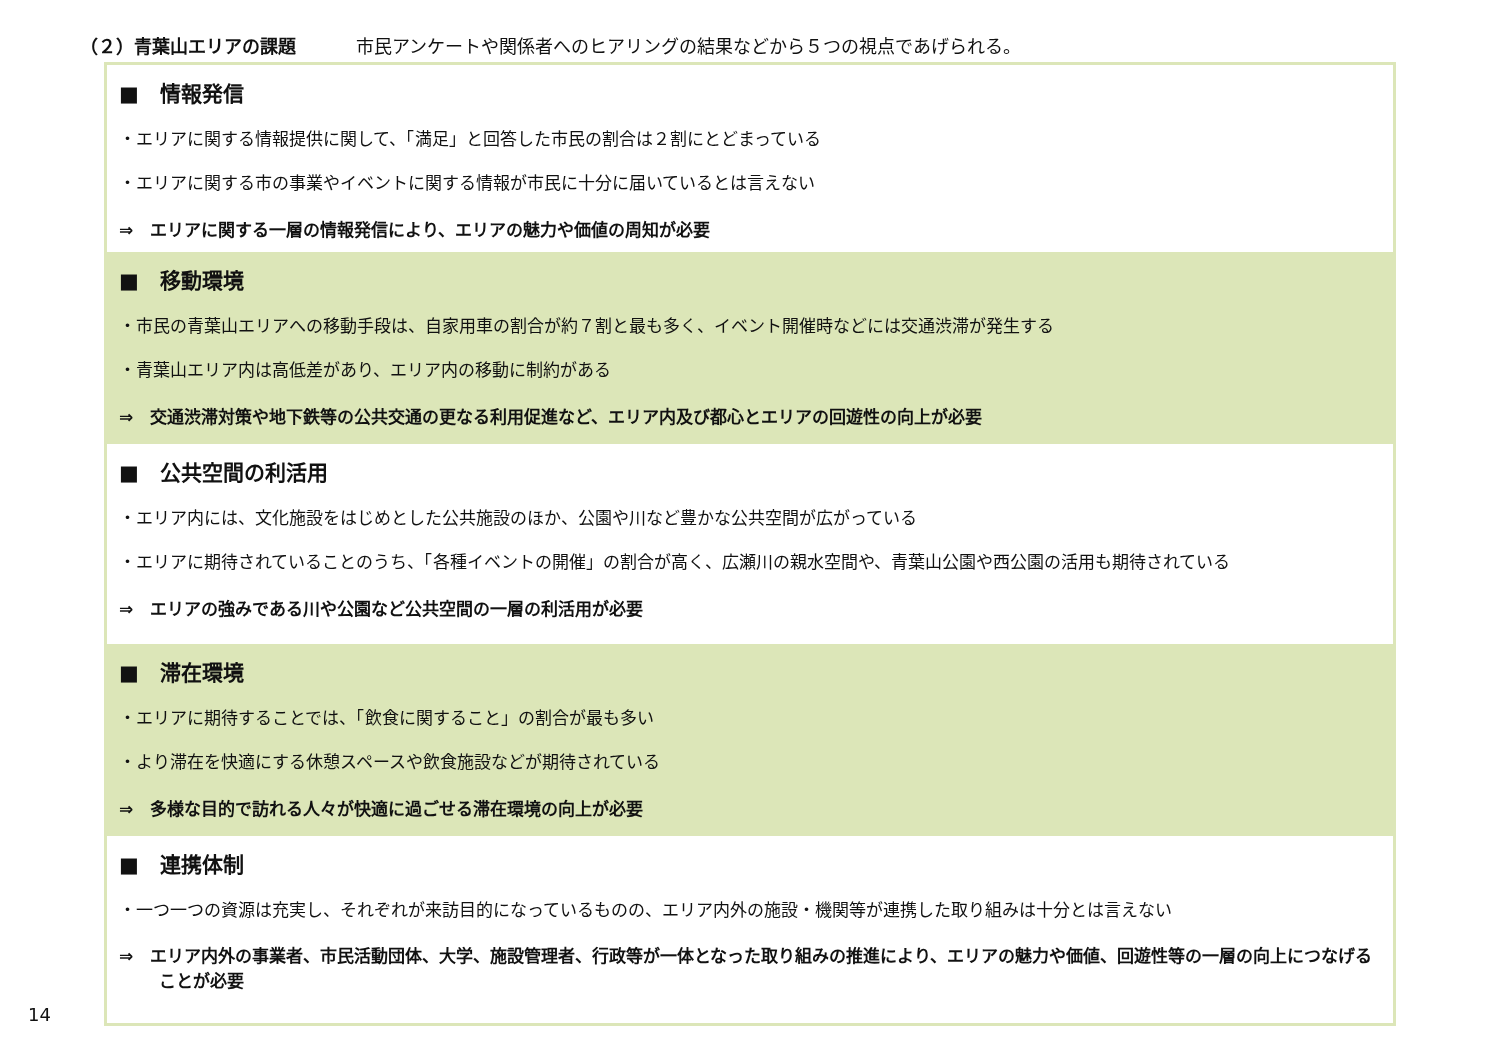（２）青葉山エリアの課題 市民アンケートや関係者へのヒアリングの結果などから５つの視点であげられる。
■　情報発信
・エリアに関する情報提供に関して、「満足」と回答した市民の割合は２割にとどまっている
・エリアに関する市の事業やイベントに関する情報が市民に十分に届いているとは言えない
⇒　エリアに関する一層の情報発信により、エリアの魅力や価値の周知が必要
■　移動環境
・市民の青葉山エリアへの移動手段は、自家用車の割合が約７割と最も多く、イベント開催時などには交通渋滞が発生する
・青葉山エリア内は高低差があり、エリア内の移動に制約がある
⇒　交通渋滞対策や地下鉄等の公共交通の更なる利用促進など、エリア内及び都心とエリアの回遊性の向上が必要
■　公共空間の利活用
・エリア内には、文化施設をはじめとした公共施設のほか、公園や川など豊かな公共空間が広がっている
・エリアに期待されていることのうち、「各種イベントの開催」の割合が高く、広瀬川の親水空間や、青葉山公園や西公園の活用も期待されている
⇒　エリアの強みである川や公園など公共空間の一層の利活用が必要
■　滞在環境
・エリアに期待することでは、「飲食に関すること」の割合が最も多い
・より滞在を快適にする休憩スペースや飲食施設などが期待されている
⇒　多様な目的で訪れる人々が快適に過ごせる滞在環境の向上が必要
■　連携体制
・一つ一つの資源は充実し、それぞれが来訪目的になっているものの、エリア内外の施設・機関等が連携した取り組みは十分とは言えない
⇒　エリア内外の事業者、市民活動団体、大学、施設管理者、行政等が一体となった取り組みの推進により、エリアの魅力や価値、回遊性等の一層の向上につなげることが必要
14